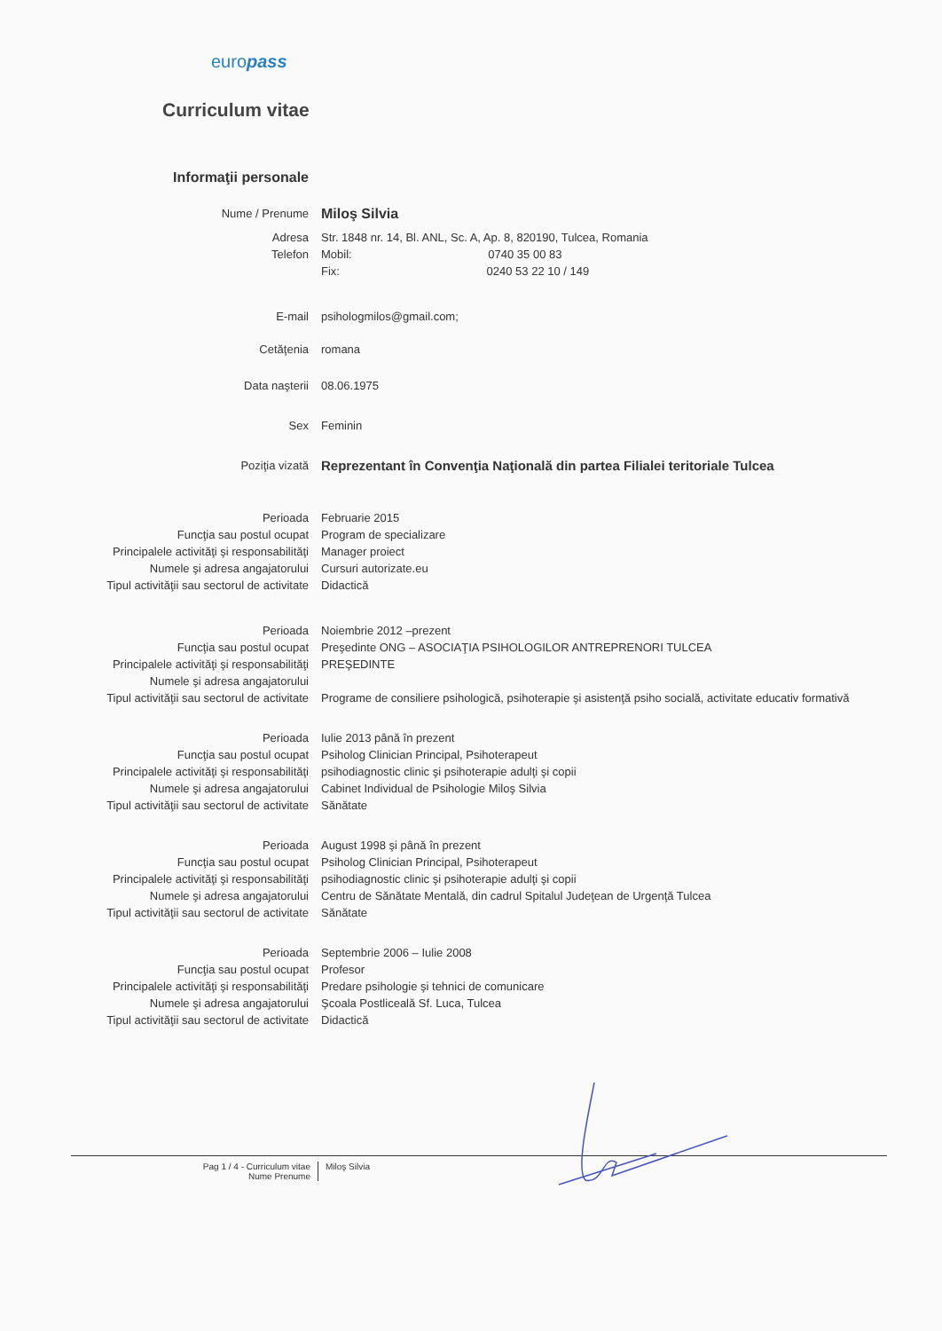europass
Curriculum vitae
Informaţii personale
Nume / Prenume
Miloş Silvia
Adresa Str. 1848 nr. 14, Bl. ANL, Sc. A, Ap. 8, 820190, Tulcea, Romania
Telefon Mobil: 0740 35 00 83
Fix: 0240 53 22 10 / 149
E-mail psihologmilos@gmail.com;
Cetăţenia romana
Data naşterii 08.06.1975
Sex Feminin
Poziţia vizată
Reprezentant în Convenţia Naţională din partea Filialei teritoriale Tulcea
Perioada Februarie 2015
Funcţia sau postul ocupat Program de specializare
Principalele activităţi şi responsabilităţi Manager proiect
Numele şi adresa angajatorului Cursuri autorizate.eu
Tipul activităţii sau sectorul de activitate Didactică
Perioada Noiembrie 2012 –prezent
Funcţia sau postul ocupat Preşedinte ONG – ASOCIAŢIA PSIHOLOGILOR ANTREPRENORI TULCEA
Principalele activităţi şi responsabilităţi PREŞEDINTE
Numele şi adresa angajatorului
Tipul activităţii sau sectorul de activitate Programe de consiliere psihologică, psihoterapie şi asistenţă psiho socială, activitate educativ formativă
Perioada Iulie 2013 până în prezent
Funcţia sau postul ocupat Psiholog Clinician Principal, Psihoterapeut
Principalele activităţi şi responsabilităţi psihodiagnostic clinic şi psihoterapie adulţi şi copii
Numele şi adresa angajatorului Cabinet Individual de Psihologie Miloş Silvia
Tipul activităţii sau sectorul de activitate Sănătate
Perioada August 1998 şi până în prezent
Funcţia sau postul ocupat Psiholog Clinician Principal, Psihoterapeut
Principalele activităţi şi responsabilităţi psihodiagnostic clinic şi psihoterapie adulţi şi copii
Numele şi adresa angajatorului Centru de Sănătate Mentală, din cadrul Spitalul Judeţean de Urgenţă Tulcea
Tipul activităţii sau sectorul de activitate Sănătate
Perioada Septembrie 2006 – Iulie 2008
Funcţia sau postul ocupat Profesor
Principalele activităţi şi responsabilităţi Predare psihologie şi tehnici de comunicare
Numele şi adresa angajatorului Şcoala Postliceală Sf. Luca, Tulcea
Tipul activităţii sau sectorul de activitate Didactică
Pag 1 / 4 - Curriculum vitae
Nume Prenume
Miloş Silvia